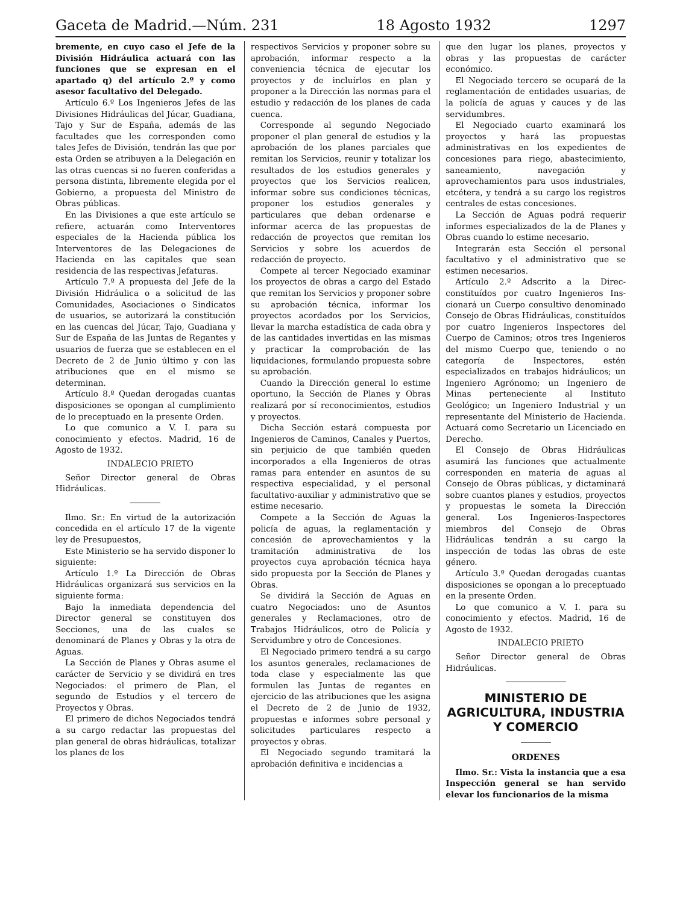Gaceta de Madrid.—Núm. 231 18 Agosto 1932 1297
bremente, en cuyo caso el Jefe de la División Hidráulica actuará con las funciones que se expresan en el apartado q) del artículo 2.º y como asesor facultativo del Delegado.
Artículo 6.º Los Ingenieros Jefes de las Divisiones Hidráulicas del Júcar, Guadiana, Tajo y Sur de España, además de las facultades que les corresponden como tales Jefes de División, tendrán las que por esta Orden se atribuyen a la Delegación en las otras cuencas si no fueren conferidas a persona distinta, libremente elegida por el Gobierno, a propuesta del Ministro de Obras públicas.
En las Divisiones a que este artículo se refiere, actuarán como Interventores especiales de la Hacienda pública los Interventores de las Delegaciones de Hacienda en las capitales que sean residencia de las respectivas Jefaturas.
Artículo 7.º A propuesta del Jefe de la División Hidráulica o a solicitud de las Comunidades, Asociaciones o Sindicatos de usuarios, se autorizará la constitución en las cuencas del Júcar, Tajo, Guadiana y Sur de España de las Juntas de Regantes y usuarios de fuerza que se establecen en el Decreto de 2 de Junio último y con las atribuciones que en el mismo se determinan.
Artículo 8.º Quedan derogadas cuantas disposiciones se opongan al cumplimiento de lo preceptuado en la presente Orden.
Lo que comunico a V. I. para su conocimiento y efectos. Madrid, 16 de Agosto de 1932.
INDALECIO PRIETO
Señor Director general de Obras Hidráulicas.
Ilmo. Sr.: En virtud de la autorización concedida en el artículo 17 de la vigente ley de Presupuestos,
Este Ministerio se ha servido disponer lo siguiente:
Artículo 1.º La Dirección de Obras Hidráulicas organizará sus servicios en la siguiente forma:
Bajo la inmediata dependencia del Director general se constituyen dos Secciones, una de las cuales se denominará de Planes y Obras y la otra de Aguas.
La Sección de Planes y Obras asume el carácter de Servicio y se dividirá en tres Negociados: el primero de Plan, el segundo de Estudios y el tercero de Proyectos y Obras.
El primero de dichos Negociados tendrá a su cargo redactar las propuestas del plan general de obras hidráulicas, totalizar los planes de los
respectivos Servicios y proponer sobre su aprobación, informar respecto a la conveniencia técnica de ejecutar los proyectos y de incluírlos en plan y proponer a la Dirección las normas para el estudio y redacción de los planes de cada cuenca.
Corresponde al segundo Negociado proponer el plan general de estudios y la aprobación de los planes parciales que remitan los Servicios, reunir y totalizar los resultados de los estudios generales y proyectos que los Servicios realicen, informar sobre sus condiciones técnicas, proponer los estudios generales y particulares que deban ordenarse e informar acerca de las propuestas de redacción de proyectos que remitan los Servicios y sobre los acuerdos de redacción de proyecto.
Compete al tercer Negociado examinar los proyectos de obras a cargo del Estado que remitan los Servicios y proponer sobre su aprobación técnica, informar los proyectos acordados por los Servicios, llevar la marcha estadística de cada obra y de las cantidades invertidas en las mismas y practicar la comprobación de las liquidaciones, formulando propuesta sobre su aprobación.
Cuando la Dirección general lo estime oportuno, la Sección de Planes y Obras realizará por sí reconocimientos, estudios y proyectos.
Dicha Sección estará compuesta por Ingenieros de Caminos, Canales y Puertos, sin perjuicio de que también queden incorporados a ella Ingenieros de otras ramas para entender en asuntos de su respectiva especialidad, y el personal facultativo-auxiliar y administrativo que se estime necesario.
Compete a la Sección de Aguas la policía de aguas, la reglamentación y concesión de aprovechamientos y la tramitación administrativa de los proyectos cuya aprobación técnica haya sido propuesta por la Sección de Planes y Obras.
Se dividirá la Sección de Aguas en cuatro Negociados: uno de Asuntos generales y Reclamaciones, otro de Trabajos Hidráulicos, otro de Policía y Servidumbre y otro de Concesiones.
El Negociado primero tendrá a su cargo los asuntos generales, reclamaciones de toda clase y especialmente las que formulen las Juntas de regantes en ejercicio de las atribuciones que les asigna el Decreto de 2 de Junio de 1932, propuestas e informes sobre personal y solicitudes particulares respecto a proyectos y obras.
El Negociado segundo tramitará la aprobación definitiva e incidencias a
que den lugar los planes, proyectos y obras y las propuestas de carácter económico.
El Negociado tercero se ocupará de la reglamentación de entidades usuarias, de la policía de aguas y cauces y de las servidumbres.
El Negociado cuarto examinará los proyectos y hará las propuestas administrativas en los expedientes de concesiones para riego, abastecimiento, saneamiento, navegación y aprovechamientos para usos industriales, etcétera, y tendrá a su cargo los registros centrales de estas concesiones.
La Sección de Aguas podrá requerir informes especializados de la de Planes y Obras cuando lo estime necesario.
Integrarán esta Sección el personal facultativo y el administrativo que se estimen necesarios.
Artículo 2.º Adscrito a la Direc- constituídos por cuatro Ingenieros Ins- cionará un Cuerpo consultivo denominado Consejo de Obras Hidráulicas, constituídos por cuatro Ingenieros Inspectores del Cuerpo de Caminos; otros tres Ingenieros del mismo Cuerpo que, teniendo o no categoría de Inspectores, estén especializados en trabajos hidráulicos; un Ingeniero Agrónomo; un Ingeniero de Minas perteneciente al Instituto Geológico; un Ingeniero Industrial y un representante del Ministerio de Hacienda. Actuará como Secretario un Licenciado en Derecho.
El Consejo de Obras Hidráulicas asumirá las funciones que actualmente corresponden en materia de aguas al Consejo de Obras públicas, y dictaminará sobre cuantos planes y estudios, proyectos y propuestas le someta la Dirección general. Los Ingenieros-Inspectores miembros del Consejo de Obras Hidráulicas tendrán a su cargo la inspección de todas las obras de este género.
Artículo 3.º Quedan derogadas cuantas disposiciones se opongan a lo preceptuado en la presente Orden.
Lo que comunico a V. I. para su conocimiento y efectos. Madrid, 16 de Agosto de 1932.
INDALECIO PRIETO
Señor Director general de Obras Hidráulicas.
MINISTERIO DE AGRICULTURA, INDUSTRIA Y COMERCIO
ORDENES
Ilmo. Sr.: Vista la instancia que a esa Inspección general se han servido elevar los funcionarios de la misma